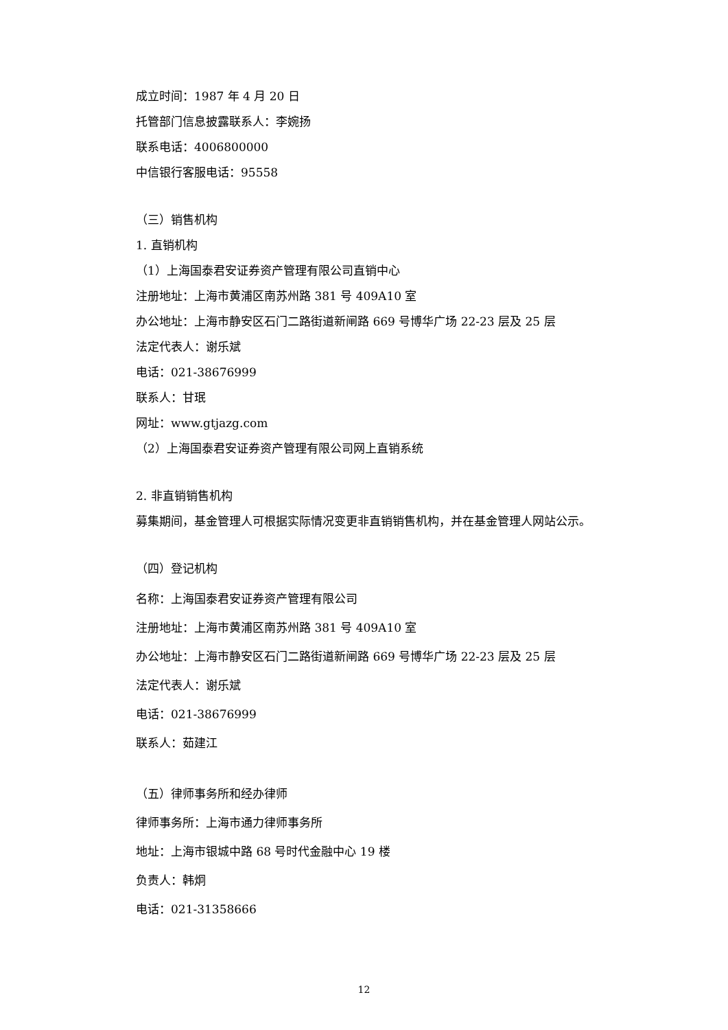成立时间：1987 年 4 月 20 日
托管部门信息披露联系人：李婉扬
联系电话：4006800000
中信银行客服电话：95558
（三）销售机构
1. 直销机构
（1）上海国泰君安证券资产管理有限公司直销中心
注册地址：上海市黄浦区南苏州路 381 号 409A10 室
办公地址：上海市静安区石门二路街道新闸路 669 号博华广场 22-23 层及 25 层
法定代表人：谢乐斌
电话：021-38676999
联系人：甘珉
网址：www.gtjazg.com
（2）上海国泰君安证券资产管理有限公司网上直销系统
2. 非直销销售机构
募集期间，基金管理人可根据实际情况变更非直销销售机构，并在基金管理人网站公示。
（四）登记机构
名称：上海国泰君安证券资产管理有限公司
注册地址：上海市黄浦区南苏州路 381 号 409A10 室
办公地址：上海市静安区石门二路街道新闸路 669 号博华广场 22-23 层及 25 层
法定代表人：谢乐斌
电话：021-38676999
联系人：茹建江
（五）律师事务所和经办律师
律师事务所：上海市通力律师事务所
地址：上海市银城中路 68 号时代金融中心 19 楼
负责人：韩炯
电话：021-31358666
12